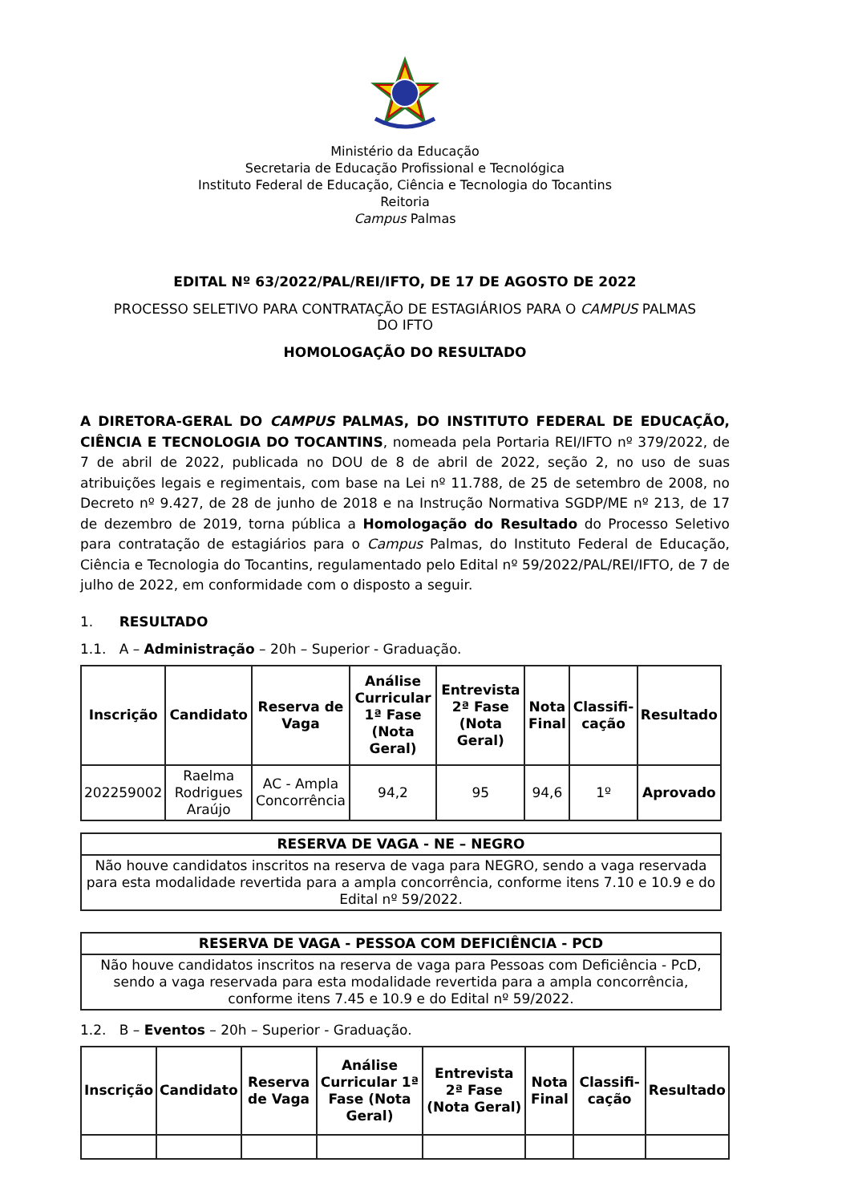Ministério da Educação
Secretaria de Educação Profissional e Tecnológica
Instituto Federal de Educação, Ciência e Tecnologia do Tocantins
Reitoria
Campus Palmas
EDITAL Nº 63/2022/PAL/REI/IFTO, DE 17 DE AGOSTO DE 2022
PROCESSO SELETIVO PARA CONTRATAÇÃO DE ESTAGIÁRIOS PARA O CAMPUS PALMAS
DO IFTO
HOMOLOGAÇÃO DO RESULTADO
A DIRETORA-GERAL DO CAMPUS PALMAS, DO INSTITUTO FEDERAL DE EDUCAÇÃO, CIÊNCIA E TECNOLOGIA DO TOCANTINS, nomeada pela Portaria REI/IFTO nº 379/2022, de 7 de abril de 2022, publicada no DOU de 8 de abril de 2022, seção 2, no uso de suas atribuições legais e regimentais, com base na Lei nº 11.788, de 25 de setembro de 2008, no Decreto nº 9.427, de 28 de junho de 2018 e na Instrução Normativa SGDP/ME nº 213, de 17 de dezembro de 2019, torna pública a Homologação do Resultado do Processo Seletivo para contratação de estagiários para o Campus Palmas, do Instituto Federal de Educação, Ciência e Tecnologia do Tocantins, regulamentado pelo Edital nº 59/2022/PAL/REI/IFTO, de 7 de julho de 2022, em conformidade com o disposto a seguir.
1. RESULTADO
1.1. A – Administração – 20h – Superior - Graduação.
| Inscrição | Candidato | Reserva de Vaga | Análise Curricular 1ª Fase (Nota Geral) | Entrevista 2ª Fase (Nota Geral) | Nota Final | Classifi-cação | Resultado |
| --- | --- | --- | --- | --- | --- | --- | --- |
| 202259002 | Raelma Rodrigues Araújo | AC - Ampla Concorrência | 94,2 | 95 | 94,6 | 1º | Aprovado |
| RESERVA DE VAGA - NE – NEGRO |
| --- |
| Não houve candidatos inscritos na reserva de vaga para NEGRO, sendo a vaga reservada para esta modalidade revertida para a ampla concorrência, conforme itens 7.10 e 10.9 e do Edital nº 59/2022. |
| RESERVA DE VAGA - PESSOA COM DEFICIÊNCIA - PCD |
| --- |
| Não houve candidatos inscritos na reserva de vaga para Pessoas com Deficiência - PcD, sendo a vaga reservada para esta modalidade revertida para a ampla concorrência, conforme itens 7.45 e 10.9 e do Edital nº 59/2022. |
1.2. B – Eventos – 20h – Superior - Graduação.
| Inscrição | Candidato | Reserva de Vaga | Análise Curricular 1ª Fase (Nota Geral) | Entrevista 2ª Fase (Nota Geral) | Nota Final | Classifi-cação | Resultado |
| --- | --- | --- | --- | --- | --- | --- | --- |